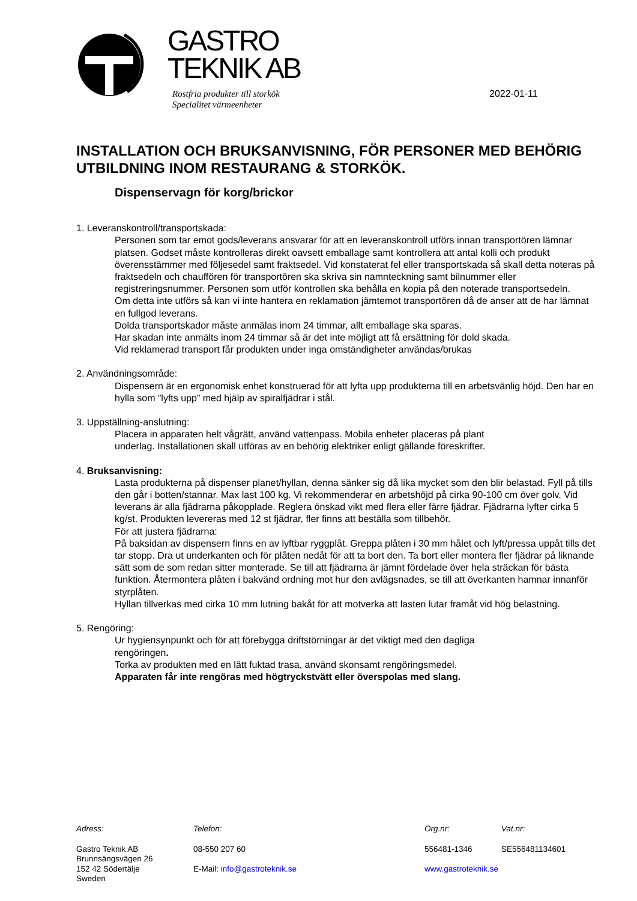GASTRO
TEKNIK AB
Rostfria produkter till storkök
Specialitet värmeenheter
2022-01-11
INSTALLATION OCH BRUKSANVISNING, FÖR PERSONER MED BEHÖRIG UTBILDNING INOM RESTAURANG & STORKÖK.
Dispenservagn för korg/brickor
1. Leveranskontroll/transportskada:
Personen som tar emot gods/leverans ansvarar för att en leveranskontroll utförs innan transportören lämnar platsen. Godset måste kontrolleras direkt oavsett emballage samt kontrollera att antal kolli och produkt överensstämmer med följesedel samt fraktsedel. Vid konstaterat fel eller transportskada så skall detta noteras på fraktsedeln och chauffören för transportören ska skriva sin namnteckning samt bilnummer eller registreringsnummer. Personen som utför kontrollen ska behålla en kopia på den noterade transportsedeln.
Om detta inte utförs så kan vi inte hantera en reklamation jämtemot transportören då de anser att de har lämnat en fullgod leverans.
Dolda transportskador måste anmälas inom 24 timmar, allt emballage ska sparas.
Har skadan inte anmälts inom 24 timmar så är det inte möjligt att få ersättning för dold skada.
Vid reklamerad transport får produkten under inga omständigheter användas/brukas
2. Användningsområde:
Dispensern är en ergonomisk enhet konstruerad för att lyfta upp produkterna till en arbetsvänlig höjd. Den har en hylla som ”lyfts upp” med hjälp av spiralfjädrar i stål.
3. Uppställning-anslutning:
Placera in apparaten helt vågrätt, använd vattenpass. Mobila enheter placeras på plant
underlag. Installationen skall utföras av en behörig elektriker enligt gällande föreskrifter.
4. Bruksanvisning:
Lasta produkterna på dispenser planet/hyllan, denna sänker sig då lika mycket som den blir belastad. Fyll på tills den går i botten/stannar. Max last 100 kg. Vi rekommenderar en arbetshöjd på cirka 90-100 cm över golv. Vid leverans är alla fjädrarna påkopplade. Reglera önskad vikt med flera eller färre fjädrar. Fjädrarna lyfter cirka 5 kg/st. Produkten levereras med 12 st fjädrar, fler finns att beställa som tillbehör.
För att justera fjädrarna:
På baksidan av dispensern finns en av lyftbar ryggplåt. Greppa plåten i 30 mm hålet och lyft/pressa uppåt tills det tar stopp. Dra ut underkanten och för plåten nedåt för att ta bort den. Ta bort eller montera fler fjädrar på liknande sätt som de som redan sitter monterade. Se till att fjädrarna är jämnt fördelade över hela sträckan för bästa funktion. Återmontera plåten i bakvänd ordning mot hur den avlägsnades, se till att överkanten hamnar innanför styrplåten.
Hyllan tillverkas med cirka 10 mm lutning bakåt för att motverka att lasten lutar framåt vid hög belastning.
5. Rengöring:
Ur hygiensynpunkt och för att förebygga driftstörningar är det viktigt med den dagliga
rengöringen.
Torka av produkten med en lätt fuktad trasa, använd skonsamt rengöringsmedel.
Apparaten får inte rengöras med högtryckstvätt eller överspolas med slang.
Adress: Telefon: Org.nr: Vat.nr:
Gastro Teknik AB
Brunnsängsvägen 26
152 42 Södertälje
Sweden
08-550 207 60
E-Mail: info@gastroteknik.se
556481-1346
www.gastroteknik.se
SE556481134601